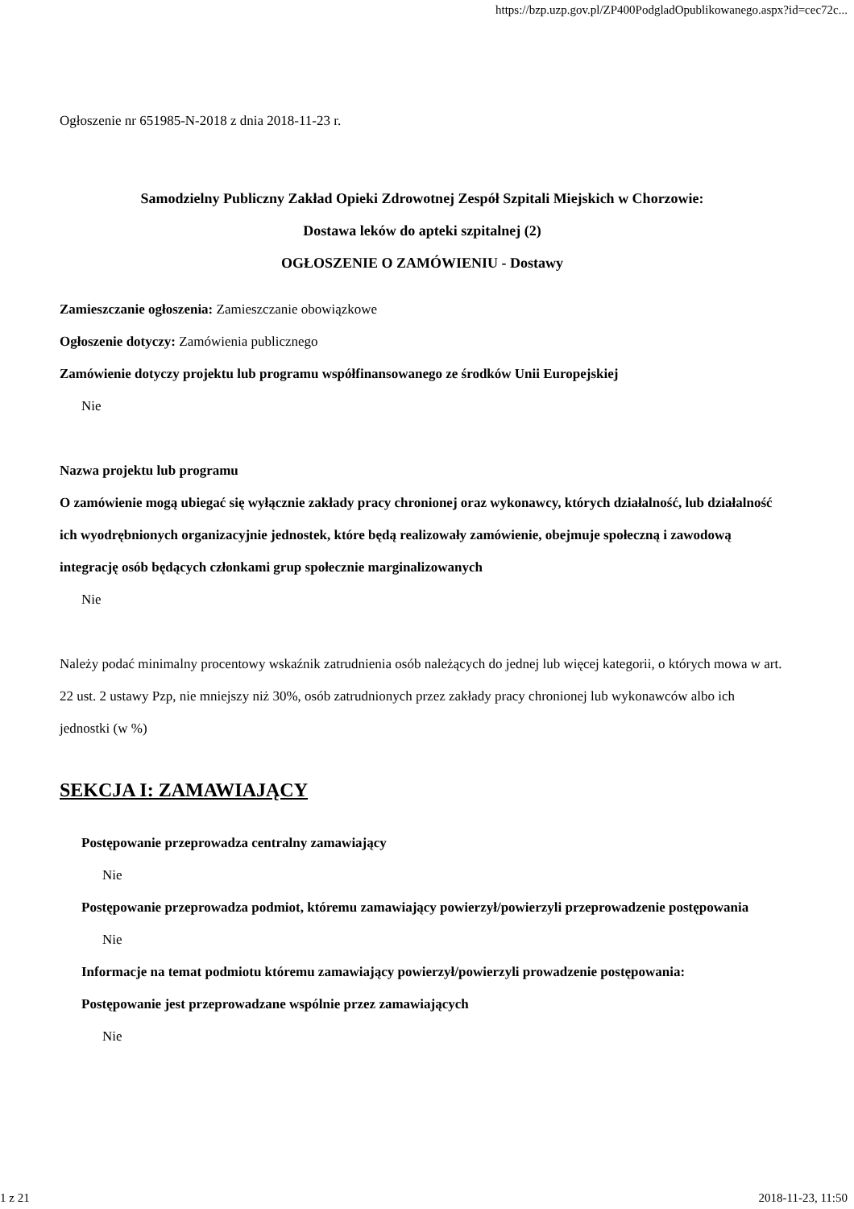https://bzp.uzp.gov.pl/ZP400PodgladOpublikowanego.aspx?id=cec72c...
Ogłoszenie nr 651985-N-2018 z dnia 2018-11-23 r.
Samodzielny Publiczny Zakład Opieki Zdrowotnej Zespół Szpitali Miejskich w Chorzowie:
Dostawa leków do apteki szpitalnej (2)
OGŁOSZENIE O ZAMÓWIENIU - Dostawy
Zamieszczanie ogłoszenia: Zamieszczanie obowiązkowe
Ogłoszenie dotyczy: Zamówienia publicznego
Zamówienie dotyczy projektu lub programu współfinansowanego ze środków Unii Europejskiej
Nie
Nazwa projektu lub programu
O zamówienie mogą ubiegać się wyłącznie zakłady pracy chronionej oraz wykonawcy, których działalność, lub działalność ich wyodrębnionych organizacyjnie jednostek, które będą realizowały zamówienie, obejmuje społeczną i zawodową integrację osób będących członkami grup społecznie marginalizowanych
Nie
Należy podać minimalny procentowy wskaźnik zatrudnienia osób należących do jednej lub więcej kategorii, o których mowa w art. 22 ust. 2 ustawy Pzp, nie mniejszy niż 30%, osób zatrudnionych przez zakłady pracy chronionej lub wykonawców albo ich jednostki (w %)
SEKCJA I: ZAMAWIAJĄCY
Postępowanie przeprowadza centralny zamawiający
Nie
Postępowanie przeprowadza podmiot, któremu zamawiający powierzył/powierzyli przeprowadzenie postępowania
Nie
Informacje na temat podmiotu któremu zamawiający powierzył/powierzyli prowadzenie postępowania:
Postępowanie jest przeprowadzane wspólnie przez zamawiających
Nie
1 z 21 2018-11-23, 11:50